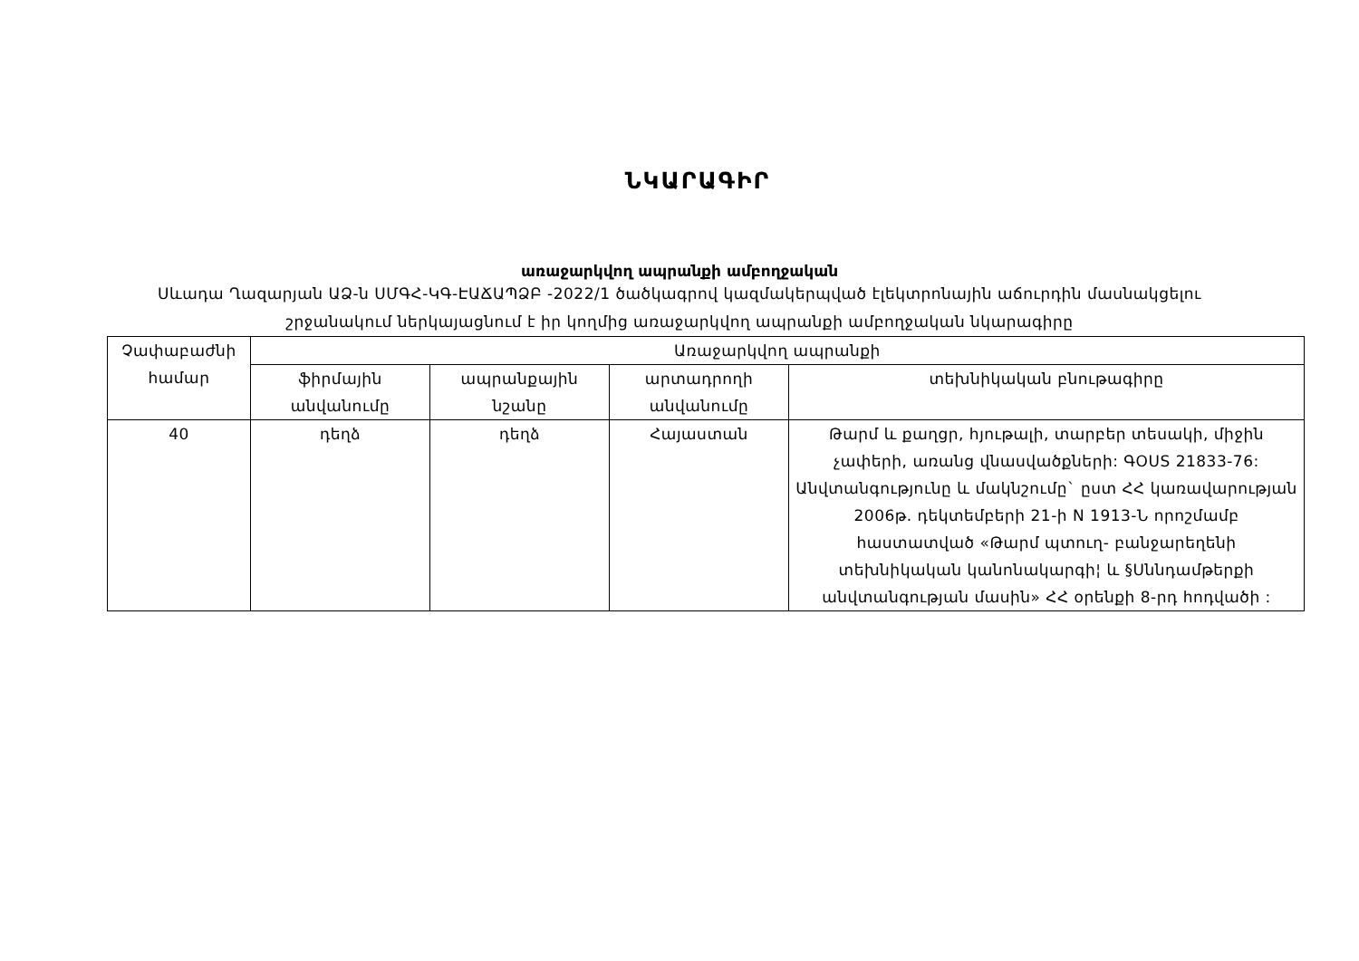ՆԿԱՐԱԳԻՐ
առաջարկվող ապրանքի ամբողջական
Սևադա Ղազարյան ԱՁ-ն ՍՄԳՀ-ԿԳ-ԷԱՃԱՊՁԲ -2022/1 ծածկագրով կազմակերպված էլեկտրոնային աճուրդին մասնակցելու շրջանակում ներկայացնում է իր կողմից առաջարկվող ապրանքի ամբողջական նկարագիրը
| Չափաբաժնի համար | Առաջարկվող ապրանքի | | | |
| --- | --- | --- | --- | --- |
| | ֆիրմային անվանումը | ապրանքային նշանը | արտադրողի անվանումը | տեխնիկական բնութագիրը |
| 40 | դեղձ | դեղձ | Հայաստան | Թարմ և քաղցր, հյութալի, տարբեր տեսակի, միջին չափերի, առանց վնասվածքների: ԳOUS 21833-76: Անվտանգությունը և մակնշումը` ըստ ՀՀ կառավարության 2006թ. դեկտեմբերի 21-ի N 1913-Ն որոշմամբ հաստատված «Թարմ պտուղ- բանջարեղենի տեխնիկական կանոնակարգի¦ և §Սննդամթերքի անվտանգության մասին» ՀՀ օրենքի 8-րդ հոդվածի : |